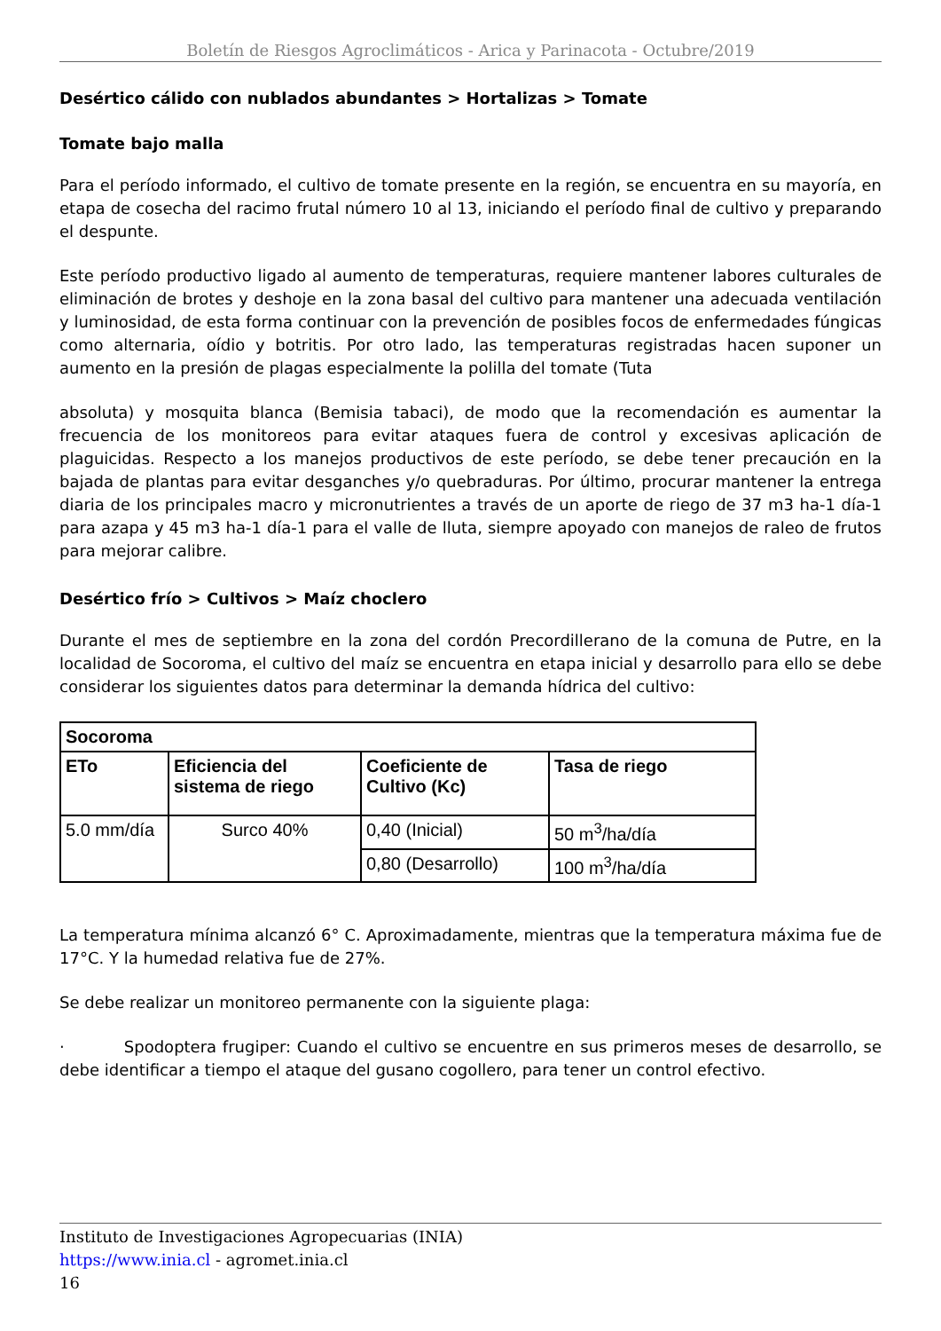Boletín de Riesgos Agroclimáticos - Arica y Parinacota - Octubre/2019
Desértico cálido con nublados abundantes > Hortalizas > Tomate
Tomate bajo malla
Para el período informado, el cultivo de tomate presente en la región, se encuentra en su mayoría, en etapa de cosecha del racimo frutal número 10 al 13, iniciando el período final de cultivo y preparando el despunte.
Este período productivo ligado al aumento de temperaturas, requiere mantener labores culturales de eliminación de brotes y deshoje en la zona basal del cultivo para mantener una adecuada ventilación y luminosidad, de esta forma continuar con la prevención de posibles focos de enfermedades fúngicas como alternaria, oídio y botritis. Por otro lado, las temperaturas registradas hacen suponer un aumento en la presión de plagas especialmente la polilla del tomate (Tuta
absoluta) y mosquita blanca (Bemisia tabaci), de modo que la recomendación es aumentar la frecuencia de los monitoreos para evitar ataques fuera de control y excesivas aplicación de plaguicidas. Respecto a los manejos productivos de este período, se debe tener precaución en la bajada de plantas para evitar desganches y/o quebraduras. Por último, procurar mantener la entrega diaria de los principales macro y micronutrientes a través de un aporte de riego de 37 m3 ha-1 día-1 para azapa y 45 m3 ha-1 día-1 para el valle de lluta, siempre apoyado con manejos de raleo de frutos para mejorar calibre.
Desértico frío > Cultivos > Maíz choclero
Durante el mes de septiembre en la zona del cordón Precordillerano de la comuna de Putre, en la localidad de Socoroma, el cultivo del maíz se encuentra en etapa inicial y desarrollo para ello se debe considerar los siguientes datos para determinar la demanda hídrica del cultivo:
| Socoroma | | | |
| --- | --- | --- | --- |
| ETo | Eficiencia del sistema de riego | Coeficiente de Cultivo (Kc) | Tasa de riego |
| 5.0 mm/día | Surco 40% | 0,40 (Inicial) | 50 m<sup>3</sup>/ha/día |
| | | 0,80 (Desarrollo) | 100 m<sup>3</sup>/ha/día |
La temperatura mínima alcanzó 6° C. Aproximadamente, mientras que la temperatura máxima fue de 17°C. Y la humedad relativa fue de 27%.
Se debe realizar un monitoreo permanente con la siguiente plaga:
· Spodoptera frugiper: Cuando el cultivo se encuentre en sus primeros meses de desarrollo, se debe identificar a tiempo el ataque del gusano cogollero, para tener un control efectivo.
Instituto de Investigaciones Agropecuarias (INIA)
https://www.inia.cl - agromet.inia.cl
16